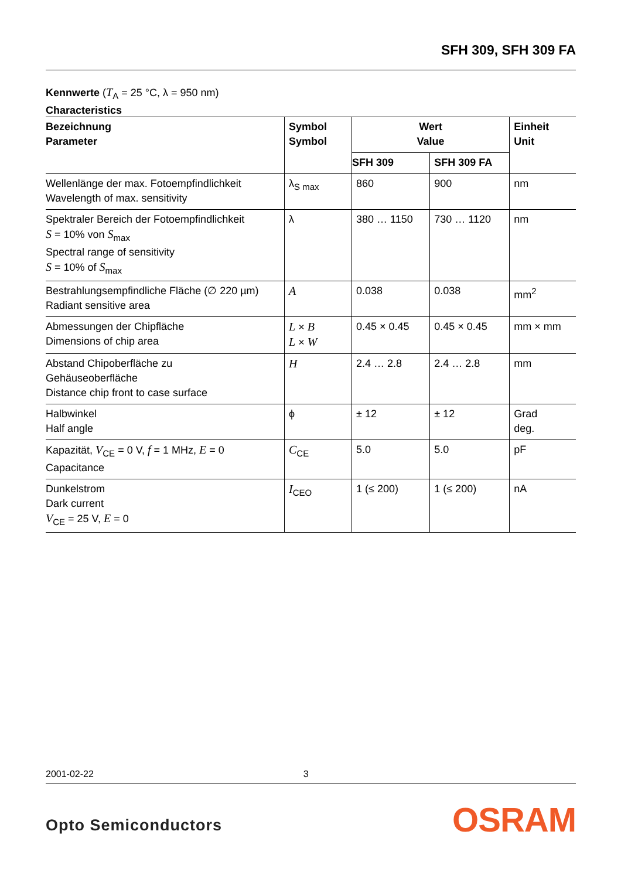SFH 309, SFH 309 FA
Kennwerte (T<sub>A</sub> = 25 °C, λ = 950 nm)
Characteristics
| Bezeichnung Parameter | Symbol Symbol | Wert Value | | Einheit Unit |
| --- | --- | --- | --- | --- |
| | | SFH 309 | SFH 309 FA | |
| Wellenlänge der max. Fotoempfindlichkeit Wavelength of max. sensitivity | λ<sub>S max</sub> | 860 | 900 | nm |
| Spektraler Bereich der Fotoempfindlichkeit S = 10% von S<sub>max</sub> Spectral range of sensitivity S = 10% of S<sub>max</sub> | λ | 380 … 1150 | 730 … 1120 | nm |
| Bestrahlungsempfindliche Fläche (∅ 220 µm) Radiant sensitive area | A | 0.038 | 0.038 | mm<sup>2</sup> |
| Abmessungen der Chipfläche Dimensions of chip area | L × B L × W | 0.45 × 0.45 | 0.45 × 0.45 | mm × mm |
| Abstand Chipoberfläche zu Gehäuseoberfläche Distance chip front to case surface | H | 2.4 … 2.8 | 2.4 … 2.8 | mm |
| Halbwinkel Half angle | ϕ | ± 12 | ± 12 | Grad deg. |
| Kapazität, V<sub>CE</sub> = 0 V, f = 1 MHz, E = 0 Capacitance | C<sub>CE</sub> | 5.0 | 5.0 | pF |
| Dunkelstrom Dark current V<sub>CE</sub> = 25 V, E = 0 | I<sub>CEO</sub> | 1 (≤ 200) | 1 (≤ 200) | nA |
2001-02-22 3
Opto Semiconductors OSRAM